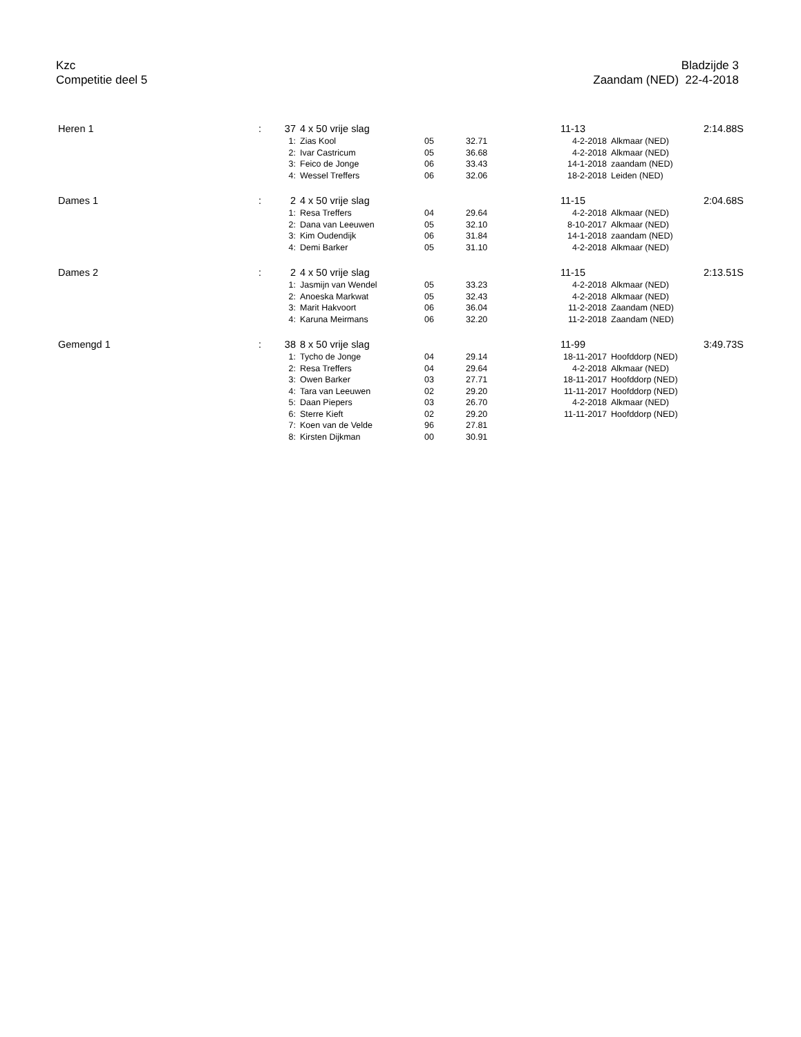Kzc
Competitie deel 5
Bladzijde 3
Zaandam (NED) 22-4-2018
| Heren 1 | : | 37 | 4 x 50 vrije slag | | | 11-13 | | 2:14.88S |
| | | 1: | Zias Kool | 05 | 32.71 | 4-2-2018 | Alkmaar (NED) | |
| | | 2: | Ivar Castricum | 05 | 36.68 | 4-2-2018 | Alkmaar (NED) | |
| | | 3: | Feico de Jonge | 06 | 33.43 | 14-1-2018 | zaandam (NED) | |
| | | 4: | Wessel Treffers | 06 | 32.06 | 18-2-2018 | Leiden (NED) | |
| Dames 1 | : | 2 | 4 x 50 vrije slag | | | 11-15 | | 2:04.68S |
| | | 1: | Resa Treffers | 04 | 29.64 | 4-2-2018 | Alkmaar (NED) | |
| | | 2: | Dana van Leeuwen | 05 | 32.10 | 8-10-2017 | Alkmaar (NED) | |
| | | 3: | Kim Oudendijk | 06 | 31.84 | 14-1-2018 | zaandam (NED) | |
| | | 4: | Demi Barker | 05 | 31.10 | 4-2-2018 | Alkmaar (NED) | |
| Dames 2 | : | 2 | 4 x 50 vrije slag | | | 11-15 | | 2:13.51S |
| | | 1: | Jasmijn van Wendel | 05 | 33.23 | 4-2-2018 | Alkmaar (NED) | |
| | | 2: | Anoeska Markwat | 05 | 32.43 | 4-2-2018 | Alkmaar (NED) | |
| | | 3: | Marit Hakvoort | 06 | 36.04 | 11-2-2018 | Zaandam (NED) | |
| | | 4: | Karuna Meirmans | 06 | 32.20 | 11-2-2018 | Zaandam (NED) | |
| Gemengd 1 | : | 38 | 8 x 50 vrije slag | | | 11-99 | | 3:49.73S |
| | | 1: | Tycho de Jonge | 04 | 29.14 | 18-11-2017 | Hoofddorp (NED) | |
| | | 2: | Resa Treffers | 04 | 29.64 | 4-2-2018 | Alkmaar (NED) | |
| | | 3: | Owen Barker | 03 | 27.71 | 18-11-2017 | Hoofddorp (NED) | |
| | | 4: | Tara van Leeuwen | 02 | 29.20 | 11-11-2017 | Hoofddorp (NED) | |
| | | 5: | Daan Piepers | 03 | 26.70 | 4-2-2018 | Alkmaar (NED) | |
| | | 6: | Sterre Kieft | 02 | 29.20 | 11-11-2017 | Hoofddorp (NED) | |
| | | 7: | Koen van de Velde | 96 | 27.81 | | | |
| | | 8: | Kirsten Dijkman | 00 | 30.91 | | | |